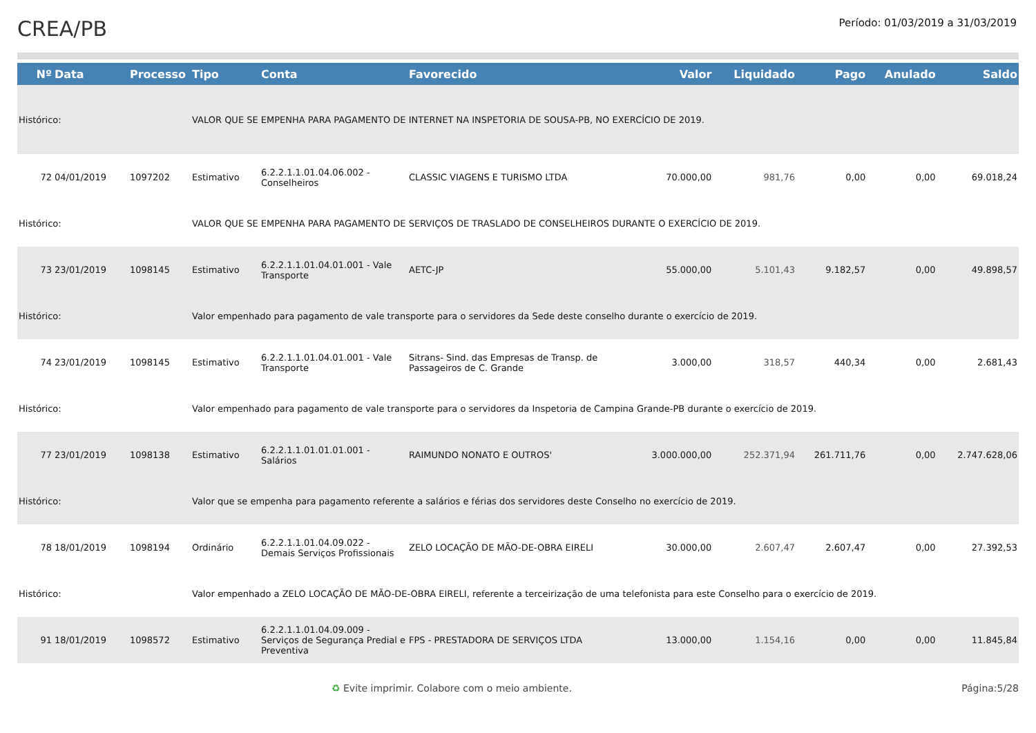CREA/PB
Período: 01/03/2019 a 31/03/2019
| Nº | Data | Processo | Tipo | Conta | Favorecido | Valor | Liquidado | Pago | Anulado | Saldo |
| --- | --- | --- | --- | --- | --- | --- | --- | --- | --- | --- |
| Histórico: | | | VALOR QUE SE EMPENHA PARA PAGAMENTO DE INTERNET NA INSPETORIA DE SOUSA-PB, NO EXERCÍCIO DE 2019. | | | | | | | |
| 72 | 04/01/2019 | 1097202 | Estimativo | 6.2.2.1.1.01.04.06.002 - Conselheiros | CLASSIC VIAGENS E TURISMO LTDA | 70.000,00 | 981,76 | 0,00 | 0,00 | 69.018,24 |
| Histórico: | | | VALOR QUE SE EMPENHA PARA PAGAMENTO DE SERVIÇOS DE TRASLADO DE CONSELHEIROS DURANTE O EXERCÍCIO DE 2019. | | | | | | | |
| 73 | 23/01/2019 | 1098145 | Estimativo | 6.2.2.1.1.01.04.01.001 - Vale Transporte | AETC-JP | 55.000,00 | 5.101,43 | 9.182,57 | 0,00 | 49.898,57 |
| Histórico: | | | Valor empenhado para pagamento de vale transporte para o servidores da Sede deste conselho durante o exercício de 2019. | | | | | | | |
| 74 | 23/01/2019 | 1098145 | Estimativo | 6.2.2.1.1.01.04.01.001 - Vale Transporte | Sitrans- Sind. das Empresas de Transp. de Passageiros de C. Grande | 3.000,00 | 318,57 | 440,34 | 0,00 | 2.681,43 |
| Histórico: | | | Valor empenhado para pagamento de vale transporte para o servidores da Inspetoria de Campina Grande-PB durante o exercício de 2019. | | | | | | | |
| 77 | 23/01/2019 | 1098138 | Estimativo | 6.2.2.1.1.01.01.01.001 - Salários | RAIMUNDO NONATO E OUTROS' | 3.000.000,00 | 252.371,94 | 261.711,76 | 0,00 | 2.747.628,06 |
| Histórico: | | | Valor que se empenha para pagamento referente a salários e férias dos servidores deste Conselho no exercício de 2019. | | | | | | | |
| 78 | 18/01/2019 | 1098194 | Ordinário | 6.2.2.1.1.01.04.09.022 - Demais Serviços Profissionais | ZELO LOCAÇÃO DE MÃO-DE-OBRA EIRELI | 30.000,00 | 2.607,47 | 2.607,47 | 0,00 | 27.392,53 |
| Histórico: | | | Valor empenhado a ZELO LOCAÇÃO DE MÃO-DE-OBRA EIRELI, referente a terceirização de uma telefonista para este Conselho para o exercício de 2019. | | | | | | | |
| 91 | 18/01/2019 | 1098572 | Estimativo | 6.2.2.1.1.01.04.09.009 - Serviços de Segurança Predial e Preventiva | FPS - PRESTADORA DE SERVIÇOS LTDA | 13.000,00 | 1.154,16 | 0,00 | 0,00 | 11.845,84 |
♻ Evite imprimir. Colabore com o meio ambiente. Página:5/28